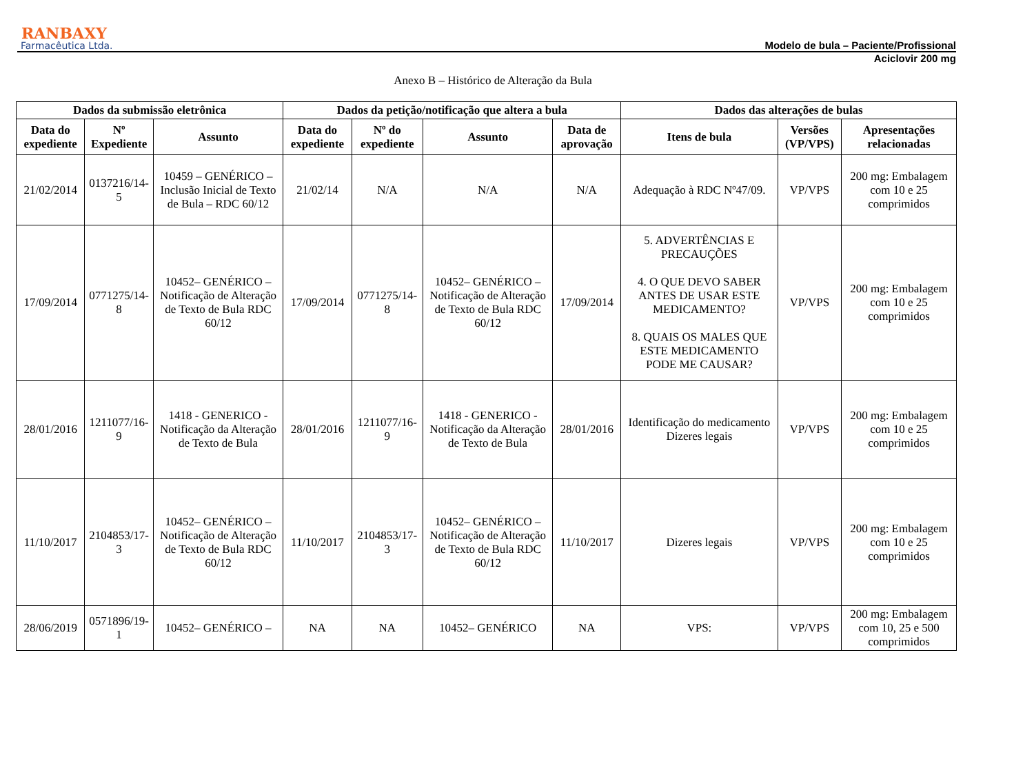RANBAXY
Farmacêutica Ltda.
Modelo de bula – Paciente/Profissional
Aciclovir 200 mg
Anexo B – Histórico de Alteração da Bula
| Dados da submissão eletrônica | | | Dados da petição/notificação que altera a bula | | | | Dados das alterações de bulas | | |
| --- | --- | --- | --- | --- | --- | --- | --- | --- | --- |
| Data do expediente | Nº Expediente | Assunto | Data do expediente | Nº do expediente | Assunto | Data de aprovação | Itens de bula | Versões (VP/VPS) | Apresentações relacionadas |
| 21/02/2014 | 0137216/14-5 | 10459 – GENÉRICO – Inclusão Inicial de Texto de Bula – RDC 60/12 | 21/02/14 | N/A | N/A | N/A | Adequação à RDC Nº47/09. | VP/VPS | 200 mg: Embalagem com 10 e 25 comprimidos |
| 17/09/2014 | 0771275/14-8 | 10452– GENÉRICO – Notificação de Alteração de Texto de Bula RDC 60/12 | 17/09/2014 | 0771275/14-8 | 10452– GENÉRICO – Notificação de Alteração de Texto de Bula RDC 60/12 | 17/09/2014 | 5. ADVERTÊNCIAS E PRECAUÇÕES 4. O QUE DEVO SABER ANTES DE USAR ESTE MEDICAMENTO? 8. QUAIS OS MALES QUE ESTE MEDICAMENTO PODE ME CAUSAR? | VP/VPS | 200 mg: Embalagem com 10 e 25 comprimidos |
| 28/01/2016 | 1211077/16-9 | 1418 - GENERICO - Notificação da Alteração de Texto de Bula | 28/01/2016 | 1211077/16-9 | 1418 - GENERICO - Notificação da Alteração de Texto de Bula | 28/01/2016 | Identificação do medicamento Dizeres legais | VP/VPS | 200 mg: Embalagem com 10 e 25 comprimidos |
| 11/10/2017 | 2104853/17-3 | 10452– GENÉRICO – Notificação de Alteração de Texto de Bula RDC 60/12 | 11/10/2017 | 2104853/17-3 | 10452– GENÉRICO – Notificação de Alteração de Texto de Bula RDC 60/12 | 11/10/2017 | Dizeres legais | VP/VPS | 200 mg: Embalagem com 10 e 25 comprimidos |
| 28/06/2019 | 0571896/19-1 | 10452– GENÉRICO – | NA | NA | 10452– GENÉRICO | NA | VPS: | VP/VPS | 200 mg: Embalagem com 10, 25 e 500 comprimidos |